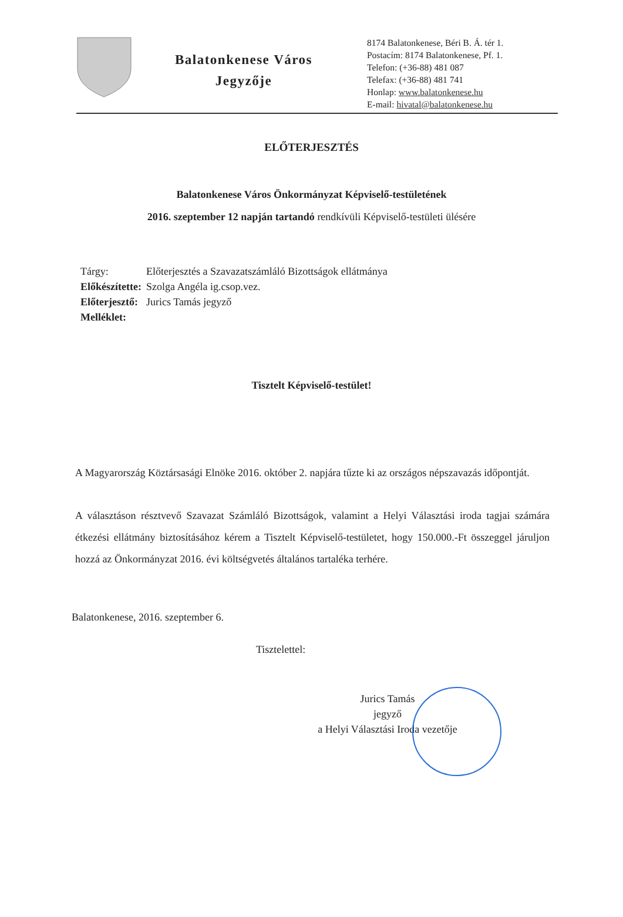Balatonkenese Város
Jegyzője
8174 Balatonkenese, Béri B. Á. tér 1.
Postacím: 8174 Balatonkenese, Pf. 1.
Telefon: (+36-88) 481 087
Telefax: (+36-88) 481 741
Honlap: www.balatonkenese.hu
E-mail: hivatal@balatonkenese.hu
ELŐTERJESZTÉS
Balatonkenese Város Önkormányzat Képviselő-testületének
2016. szeptember 12 napján tartandó rendkívüli Képviselő-testületi ülésére
| Tárgy: | Előterjesztés a Szavazatszámláló Bizottságok ellátmánya |
| Előkészítette: | Szolga Angéla ig.csop.vez. |
| Előterjesztő: | Jurics Tamás jegyző |
| Melléklet: | |
Tisztelt Képviselő-testület!
A Magyarország Köztársasági Elnöke 2016. október 2. napjára tűzte ki az országos népszavazás időpontját.
A választáson résztvevő Szavazat Számláló Bizottságok, valamint a Helyi Választási iroda tagjai számára étkezési ellátmány biztosításához kérem a Tisztelt Képviselő-testületet, hogy 150.000.-Ft összeggel járuljon hozzá az Önkormányzat 2016. évi költségvetés általános tartaléka terhére.
Balatonkenese, 2016. szeptember 6.
Tisztelettel:
Jurics Tamás
jegyző
a Helyi Választási Iroda vezetője